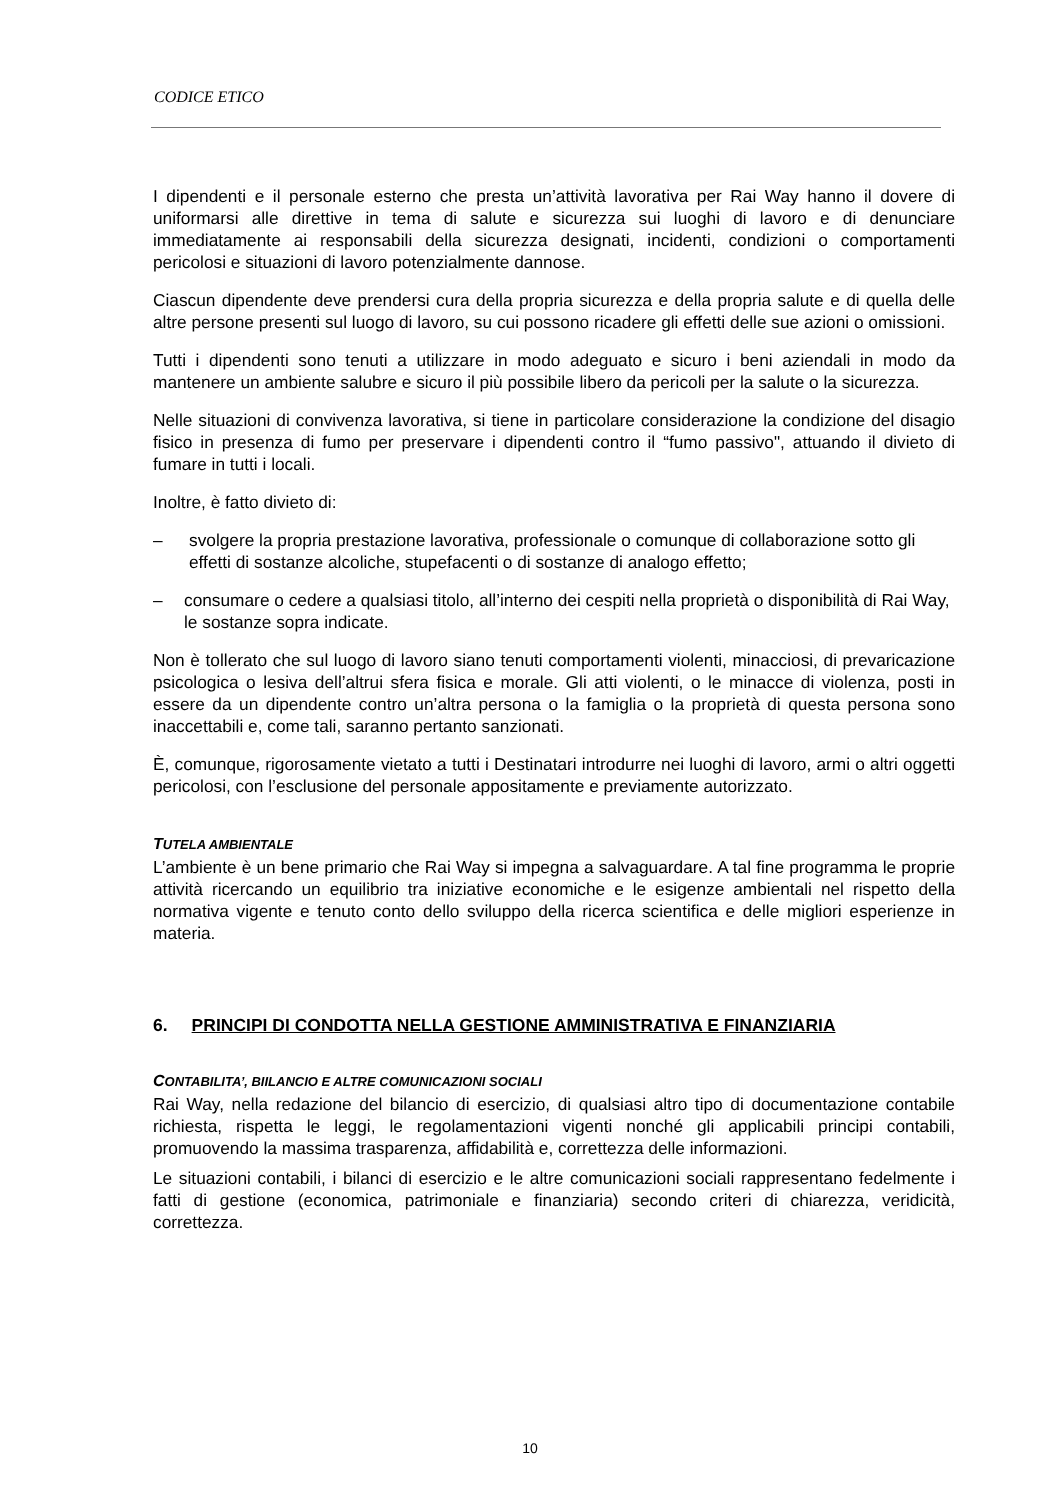CODICE ETICO
I dipendenti e il personale esterno che presta un’attività lavorativa per Rai Way hanno il dovere di uniformarsi alle direttive in tema di salute e sicurezza sui luoghi di lavoro e di denunciare immediatamente ai responsabili della sicurezza designati, incidenti, condizioni o comportamenti pericolosi e situazioni di lavoro potenzialmente dannose.
Ciascun dipendente deve prendersi cura della propria sicurezza e della propria salute e di quella delle altre persone presenti sul luogo di lavoro, su cui possono ricadere gli effetti delle sue azioni o omissioni.
Tutti i dipendenti sono tenuti a utilizzare in modo adeguato e sicuro i beni aziendali in modo da mantenere un ambiente salubre e sicuro il più possibile libero da pericoli per la salute o la sicurezza.
Nelle situazioni di convivenza lavorativa, si tiene in particolare considerazione la condizione del disagio fisico in presenza di fumo per preservare i dipendenti contro il “fumo passivo", attuando il divieto di fumare in tutti i locali.
Inoltre, è fatto divieto di:
– svolgere la propria prestazione lavorativa, professionale o comunque di collaborazione sotto gli effetti di sostanze alcoliche, stupefacenti o di sostanze di analogo effetto;
– consumare o cedere a qualsiasi titolo, all’interno dei cespiti nella proprietà o disponibilità di Rai Way, le sostanze sopra indicate.
Non è tollerato che sul luogo di lavoro siano tenuti comportamenti violenti, minacciosi, di prevaricazione psicologica o lesiva dell’altrui sfera fisica e morale. Gli atti violenti, o le minacce di violenza, posti in essere da un dipendente contro un’altra persona o la famiglia o la proprietà di questa persona sono inaccettabili e, come tali, saranno pertanto sanzionati.
È, comunque, rigorosamente vietato a tutti i Destinatari introdurre nei luoghi di lavoro, armi o altri oggetti pericolosi, con l’esclusione del personale appositamente e previamente autorizzato.
TUTELA AMBIENTALE
L’ambiente è un bene primario che Rai Way si impegna a salvaguardare. A tal fine programma le proprie attività ricercando un equilibrio tra iniziative economiche e le esigenze ambientali nel rispetto della normativa vigente e tenuto conto dello sviluppo della ricerca scientifica e delle migliori esperienze in materia.
6. PRINCIPI DI CONDOTTA NELLA GESTIONE AMMINISTRATIVA E FINANZIARIA
CONTABILITA’, BIILANCIO E ALTRE COMUNICAZIONI SOCIALI
Rai Way, nella redazione del bilancio di esercizio, di qualsiasi altro tipo di documentazione contabile richiesta, rispetta le leggi, le regolamentazioni vigenti nonché gli applicabili principi contabili, promuovendo la massima trasparenza, affidabilità e, correttezza delle informazioni.
Le situazioni contabili, i bilanci di esercizio e le altre comunicazioni sociali rappresentano fedelmente i fatti di gestione (economica, patrimoniale e finanziaria) secondo criteri di chiarezza, veridicità, correttezza.
10